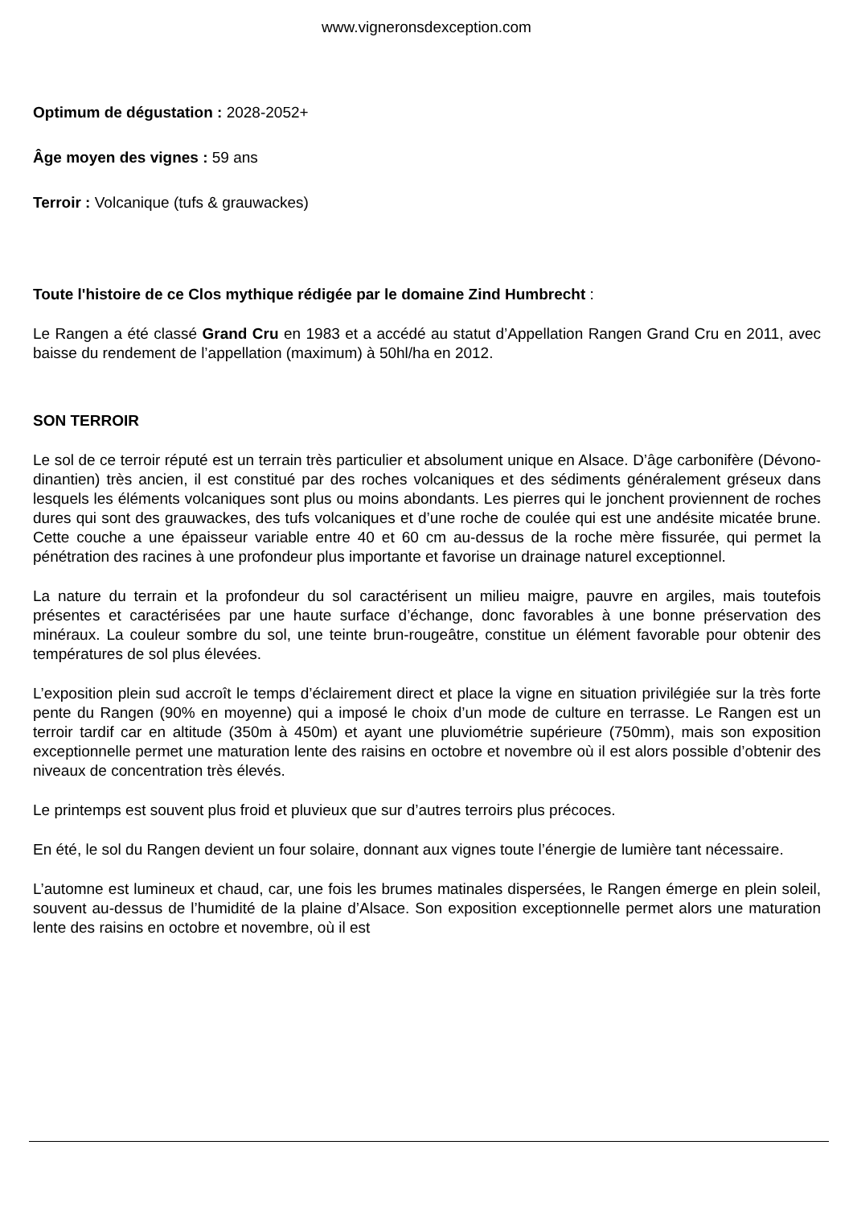www.vigneronsdexception.com
Optimum de dégustation : 2028-2052+
Âge moyen des vignes : 59 ans
Terroir : Volcanique (tufs & grauwackes)
Toute l'histoire de ce Clos mythique rédigée par le domaine Zind Humbrecht :
Le Rangen a été classé Grand Cru en 1983 et a accédé au statut d’Appellation Rangen Grand Cru en 2011, avec baisse du rendement de l’appellation (maximum) à 50hl/ha en 2012.
SON TERROIR
Le sol de ce terroir réputé est un terrain très particulier et absolument unique en Alsace. D’âge carbonifère (Dévono-dinantien) très ancien, il est constitué par des roches volcaniques et des sédiments généralement gréseux dans lesquels les éléments volcaniques sont plus ou moins abondants. Les pierres qui le jonchent proviennent de roches dures qui sont des grauwackes, des tufs volcaniques et d’une roche de coulée qui est une andésite micatée brune. Cette couche a une épaisseur variable entre 40 et 60 cm au-dessus de la roche mère fissurée, qui permet la pénétration des racines à une profondeur plus importante et favorise un drainage naturel exceptionnel.
La nature du terrain et la profondeur du sol caractérisent un milieu maigre, pauvre en argiles, mais toutefois présentes et caractérisées par une haute surface d’échange, donc favorables à une bonne préservation des minéraux. La couleur sombre du sol, une teinte brun-rougeâtre, constitue un élément favorable pour obtenir des températures de sol plus élevées.
L’exposition plein sud accroît le temps d’éclairement direct et place la vigne en situation privilégiée sur la très forte pente du Rangen (90% en moyenne) qui a imposé le choix d’un mode de culture en terrasse. Le Rangen est un terroir tardif car en altitude (350m à 450m) et ayant une pluviométrie supérieure (750mm), mais son exposition exceptionnelle permet une maturation lente des raisins en octobre et novembre où il est alors possible d’obtenir des niveaux de concentration très élevés.
Le printemps est souvent plus froid et pluvieux que sur d’autres terroirs plus précoces.
En été, le sol du Rangen devient un four solaire, donnant aux vignes toute l’énergie de lumière tant nécessaire.
L’automne est lumineux et chaud, car, une fois les brumes matinales dispersées, le Rangen émerge en plein soleil, souvent au-dessus de l’humidité de la plaine d’Alsace. Son exposition exceptionnelle permet alors une maturation lente des raisins en octobre et novembre, où il est